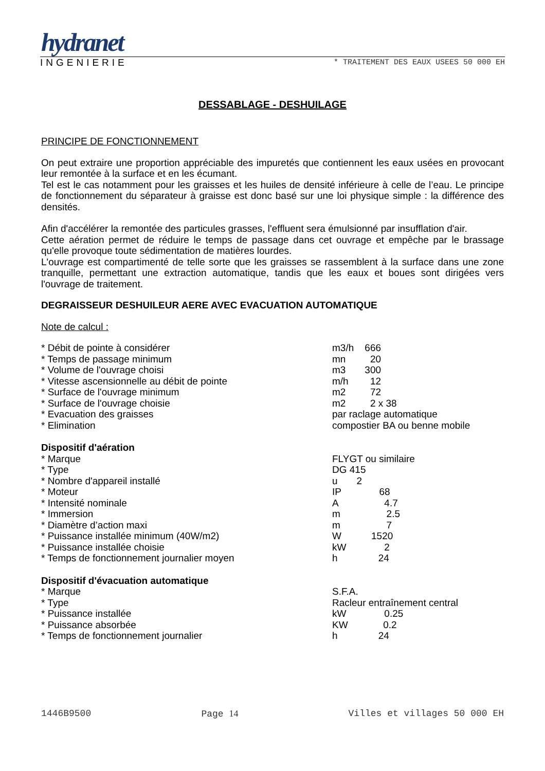hydranet
INGENIERIE * TRAITEMENT DES EAUX USEES 50 000 EH
DESSABLAGE - DESHUILAGE
PRINCIPE DE FONCTIONNEMENT
On peut extraire une proportion appréciable des impuretés que contiennent les eaux usées en provocant leur remontée à la surface et en les écumant.
Tel est le cas notamment pour les graisses et les huiles de densité inférieure à celle de l’eau. Le principe de fonctionnement du séparateur à graisse est donc basé sur une loi physique simple : la différence des densités.
Afin d'accélérer la remontée des particules grasses, l'effluent sera émulsionné par insufflation d'air.
Cette aération permet de réduire le temps de passage dans cet ouvrage et empêche par le brassage qu'elle provoque toute sédimentation de matières lourdes.
L'ouvrage est compartimenté de telle sorte que les graisses se rassemblent à la surface dans une zone tranquille, permettant une extraction automatique, tandis que les eaux et boues sont dirigées vers l'ouvrage de traitement.
DEGRAISSEUR DESHUILEUR AERE AVEC EVACUATION AUTOMATIQUE
Note de calcul :
| * Débit de pointe à considérer | m3/h 666 |
| * Temps de passage minimum | mn 20 |
| * Volume de l'ouvrage choisi | m3 300 |
| * Vitesse ascensionnelle au débit de pointe | m/h 12 |
| * Surface de l'ouvrage minimum | m2 72 |
| * Surface de l'ouvrage choisie | m2 2 x 38 |
| * Evacuation des graisses | par raclage automatique |
| * Elimination | compostier BA ou benne mobile |
| Dispositif d'aération | |
| * Marque | FLYGT ou similaire |
| * Type | DG 415 |
| * Nombre d'appareil installé | u 2 |
| * Moteur | IP 68 |
| * Intensité nominale | A 4.7 |
| * Immersion | m 2.5 |
| * Diamètre d’action maxi | m 7 |
| * Puissance installée minimum (40W/m2) | W 1520 |
| * Puissance installée choisie | kW 2 |
| * Temps de fonctionnement journalier moyen | h 24 |
| Dispositif d'évacuation automatique | |
| * Marque | S.F.A. |
| * Type | Racleur entraînement central |
| * Puissance installée | kW 0.25 |
| * Puissance absorbée | KW 0.2 |
| * Temps de fonctionnement journalier | h 24 |
1446B9500 Page 14 Villes et villages 50 000 EH